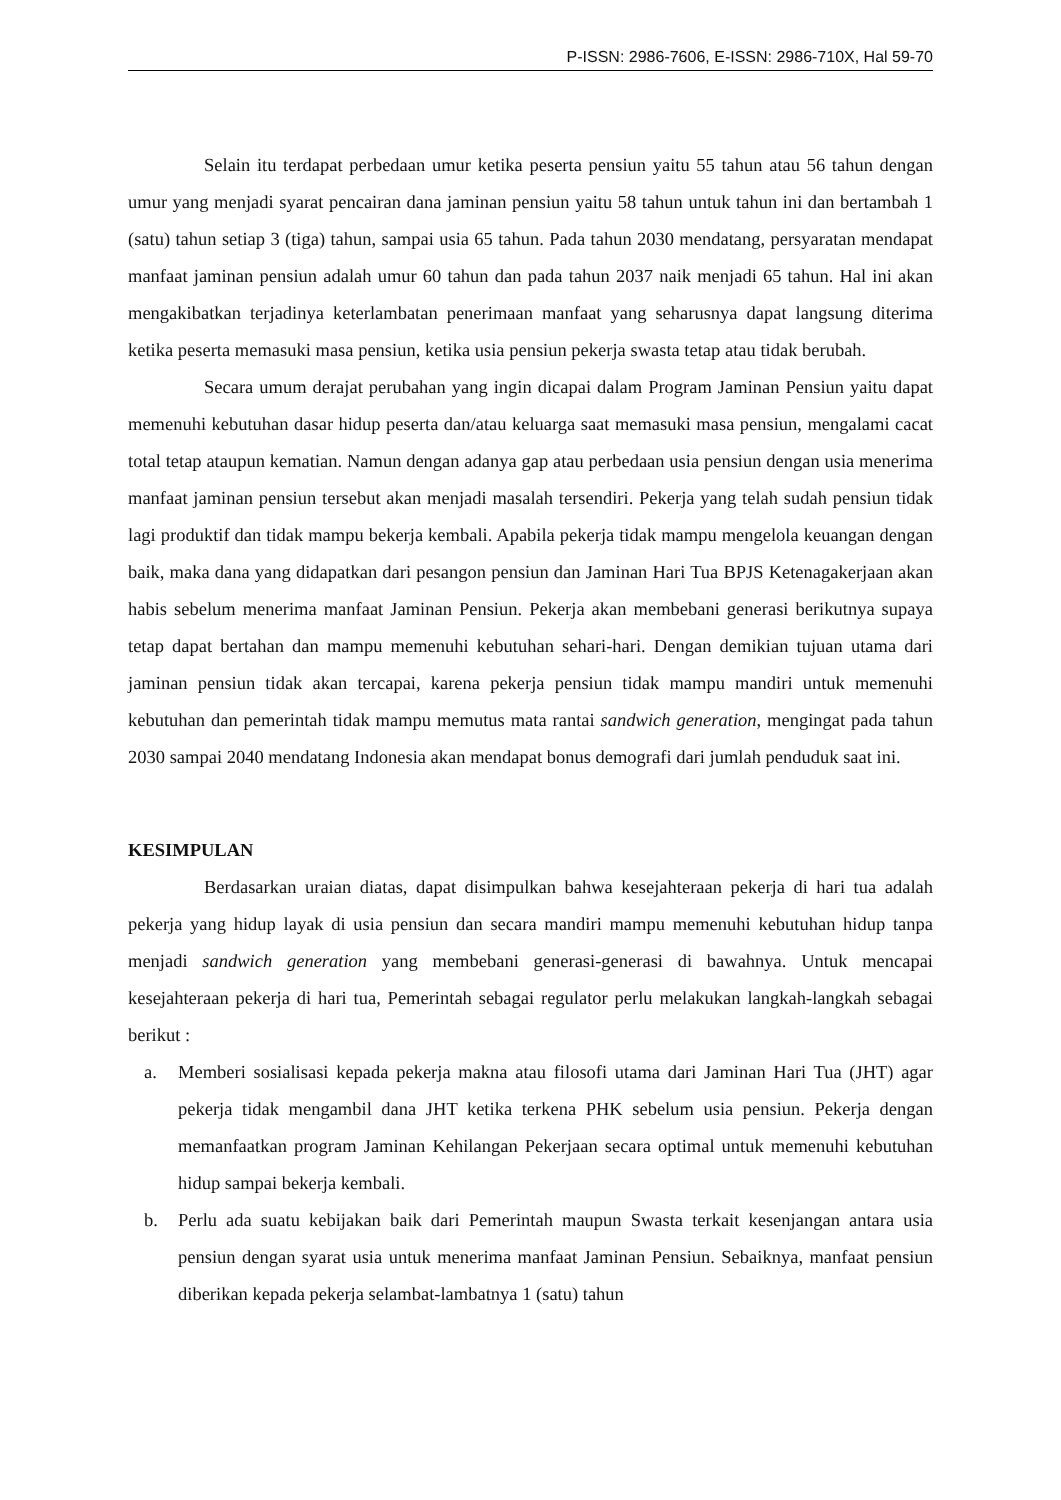P-ISSN: 2986-7606, E-ISSN: 2986-710X, Hal 59-70
Selain itu terdapat perbedaan umur ketika peserta pensiun yaitu 55 tahun atau 56 tahun dengan umur yang menjadi syarat pencairan dana jaminan pensiun yaitu 58 tahun untuk tahun ini dan bertambah 1 (satu) tahun setiap 3 (tiga) tahun, sampai usia 65 tahun. Pada tahun 2030 mendatang, persyaratan mendapat manfaat jaminan pensiun adalah umur 60 tahun dan pada tahun 2037 naik menjadi 65 tahun. Hal ini akan mengakibatkan terjadinya keterlambatan penerimaan manfaat yang seharusnya dapat langsung diterima ketika peserta memasuki masa pensiun, ketika usia pensiun pekerja swasta tetap atau tidak berubah.
Secara umum derajat perubahan yang ingin dicapai dalam Program Jaminan Pensiun yaitu dapat memenuhi kebutuhan dasar hidup peserta dan/atau keluarga saat memasuki masa pensiun, mengalami cacat total tetap ataupun kematian. Namun dengan adanya gap atau perbedaan usia pensiun dengan usia menerima manfaat jaminan pensiun tersebut akan menjadi masalah tersendiri. Pekerja yang telah sudah pensiun tidak lagi produktif dan tidak mampu bekerja kembali. Apabila pekerja tidak mampu mengelola keuangan dengan baik, maka dana yang didapatkan dari pesangon pensiun dan Jaminan Hari Tua BPJS Ketenagakerjaan akan habis sebelum menerima manfaat Jaminan Pensiun. Pekerja akan membebani generasi berikutnya supaya tetap dapat bertahan dan mampu memenuhi kebutuhan sehari-hari. Dengan demikian tujuan utama dari jaminan pensiun tidak akan tercapai, karena pekerja pensiun tidak mampu mandiri untuk memenuhi kebutuhan dan pemerintah tidak mampu memutus mata rantai sandwich generation, mengingat pada tahun 2030 sampai 2040 mendatang Indonesia akan mendapat bonus demografi dari jumlah penduduk saat ini.
KESIMPULAN
Berdasarkan uraian diatas, dapat disimpulkan bahwa kesejahteraan pekerja di hari tua adalah pekerja yang hidup layak di usia pensiun dan secara mandiri mampu memenuhi kebutuhan hidup tanpa menjadi sandwich generation yang membebani generasi-generasi di bawahnya. Untuk mencapai kesejahteraan pekerja di hari tua, Pemerintah sebagai regulator perlu melakukan langkah-langkah sebagai berikut :
a. Memberi sosialisasi kepada pekerja makna atau filosofi utama dari Jaminan Hari Tua (JHT) agar pekerja tidak mengambil dana JHT ketika terkena PHK sebelum usia pensiun. Pekerja dengan memanfaatkan program Jaminan Kehilangan Pekerjaan secara optimal untuk memenuhi kebutuhan hidup sampai bekerja kembali.
b. Perlu ada suatu kebijakan baik dari Pemerintah maupun Swasta terkait kesenjangan antara usia pensiun dengan syarat usia untuk menerima manfaat Jaminan Pensiun. Sebaiknya, manfaat pensiun diberikan kepada pekerja selambat-lambatnya 1 (satu) tahun